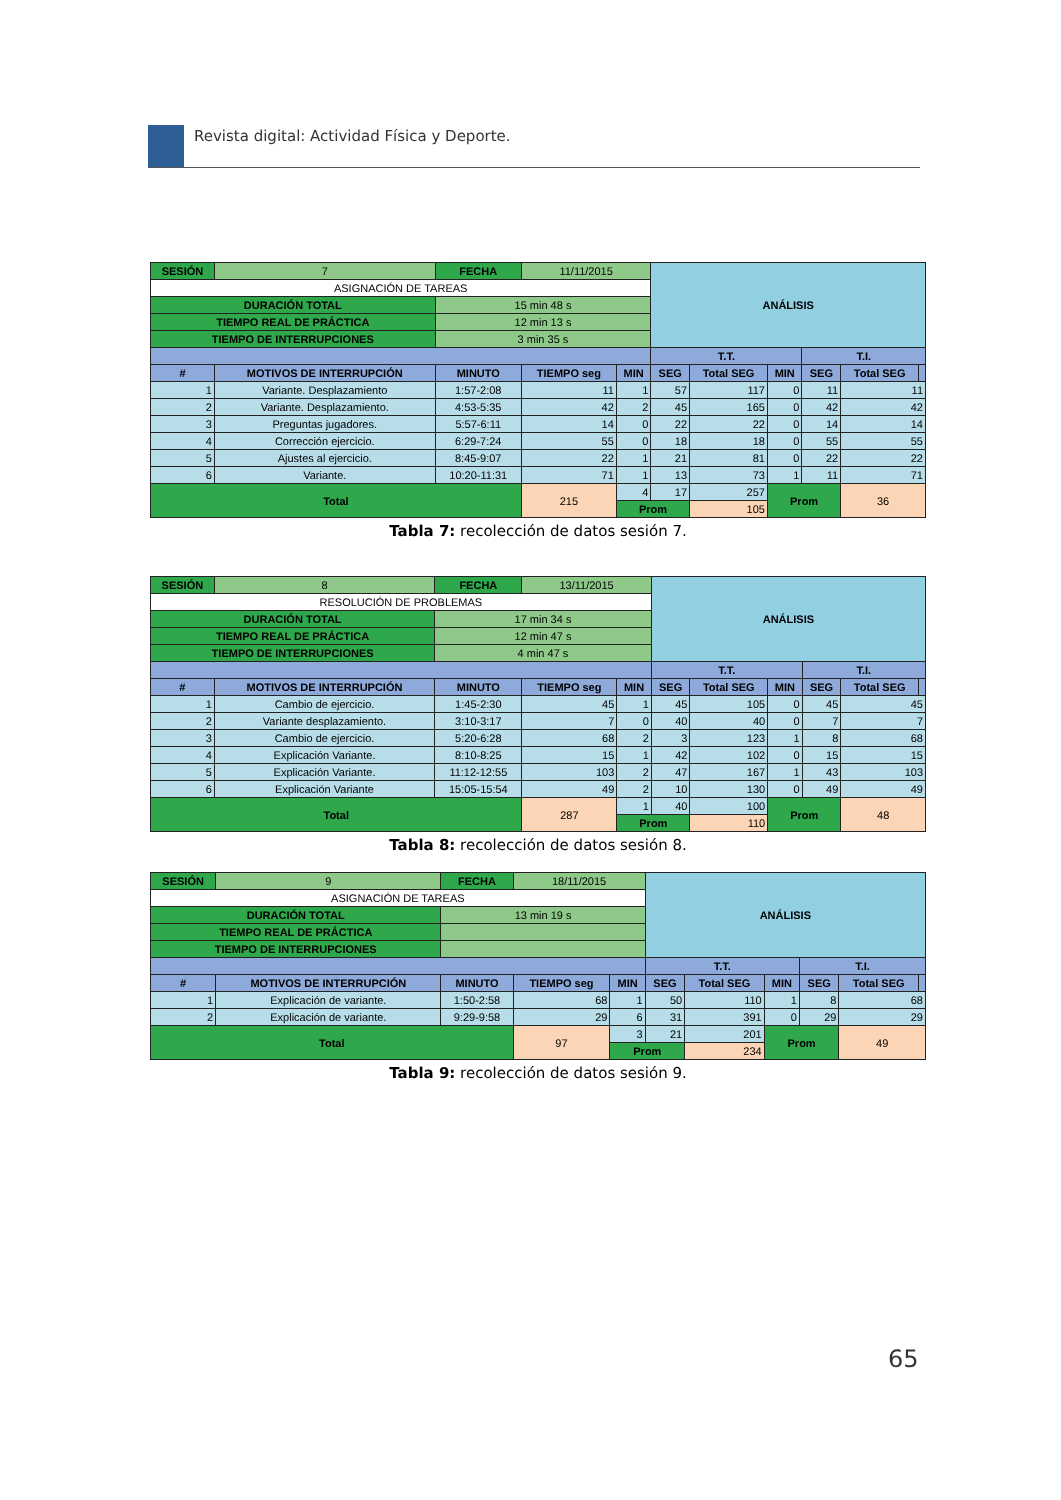Revista digital: Actividad Física y Deporte.
| SESIÓN | 7 | FECHA | 11/11/2015 | | ANÁLISIS | | | | | |
| ASIGNACIÓN DE TAREAS | | | | | | | | | | |
| DURACIÓN TOTAL | | 15 min 48 s | | | | | | | | |
| TIEMPO REAL DE PRÁCTICA | | 12 min 13 s | | | | | | | | |
| TIEMPO DE INTERRUPCIONES | | 3 min 35 s | | | | | | | | |
| | | | | | T.T. | | | T.I. | | |
| # | MOTIVOS DE INTERRUPCIÓN | MINUTO | TIEMPO seg | MIN | SEG | Total SEG | MIN | SEG | Total SEG | |
| 1 | Variante. Desplazamiento | 1:57-2:08 | 11 | 1 | 57 | 117 | 0 | 11 | 11 | |
| 2 | Variante. Desplazamiento. | 4:53-5:35 | 42 | 2 | 45 | 165 | 0 | 42 | 42 | |
| 3 | Preguntas jugadores. | 5:57-6:11 | 14 | 0 | 22 | 22 | 0 | 14 | 14 | |
| 4 | Corrección ejercicio. | 6:29-7:24 | 55 | 0 | 18 | 18 | 0 | 55 | 55 | |
| 5 | Ajustes al ejercicio. | 8:45-9:07 | 22 | 1 | 21 | 81 | 0 | 22 | 22 | |
| 6 | Variante. | 10:20-11:31 | 71 | 1 | 13 | 73 | 1 | 11 | 71 | |
| Total | | | 215 | 4 | 17 | 257 | Prom | | 36 | |
| | | | | Prom | | 105 | | | | |
Tabla 7: recolección de datos sesión 7.
| SESIÓN | 8 | FECHA | 13/11/2015 | | ANÁLISIS | | | | | |
| RESOLUCIÓN DE PROBLEMAS | | | | | | | | | | |
| DURACIÓN TOTAL | | 17 min 34 s | | | | | | | | |
| TIEMPO REAL DE PRÁCTICA | | 12 min 47 s | | | | | | | | |
| TIEMPO DE INTERRUPCIONES | | 4 min 47 s | | | | | | | | |
| | | | | | T.T. | | | T.I. | | |
| # | MOTIVOS DE INTERRUPCIÓN | MINUTO | TIEMPO seg | MIN | SEG | Total SEG | MIN | SEG | Total SEG | |
| 1 | Cambio de ejercicio. | 1:45-2:30 | 45 | 1 | 45 | 105 | 0 | 45 | 45 | |
| 2 | Variante desplazamiento. | 3:10-3:17 | 7 | 0 | 40 | 40 | 0 | 7 | 7 | |
| 3 | Cambio de ejercicio. | 5:20-6:28 | 68 | 2 | 3 | 123 | 1 | 8 | 68 | |
| 4 | Explicación Variante. | 8:10-8:25 | 15 | 1 | 42 | 102 | 0 | 15 | 15 | |
| 5 | Explicación Variante. | 11:12-12:55 | 103 | 2 | 47 | 167 | 1 | 43 | 103 | |
| 6 | Explicación Variante | 15:05-15:54 | 49 | 2 | 10 | 130 | 0 | 49 | 49 | |
| Total | | | 287 | 1 | 40 | 100 | Prom | | 48 | |
| | | | | Prom | | 110 | | | | |
Tabla 8: recolección de datos sesión 8.
| SESIÓN | 9 | FECHA | 18/11/2015 | | ANÁLISIS | | | | | |
| ASIGNACIÓN DE TAREAS | | | | | | | | | | |
| DURACIÓN TOTAL | | 13 min 19 s | | | | | | | | |
| TIEMPO REAL DE PRÁCTICA | | | | | | | | | | |
| TIEMPO DE INTERRUPCIONES | | | | | | | | | | |
| | | | | | T.T. | | | T.I. | | |
| # | MOTIVOS DE INTERRUPCIÓN | MINUTO | TIEMPO seg | MIN | SEG | Total SEG | MIN | SEG | Total SEG | |
| 1 | Explicación de variante. | 1:50-2:58 | 68 | 1 | 50 | 110 | 1 | 8 | 68 | |
| 2 | Explicación de variante. | 9:29-9:58 | 29 | 6 | 31 | 391 | 0 | 29 | 29 | |
| Total | | | 97 | 3 | 21 | 201 | Prom | | 49 | |
| | | | | Prom | | 234 | | | | |
Tabla 9: recolección de datos sesión 9.
65